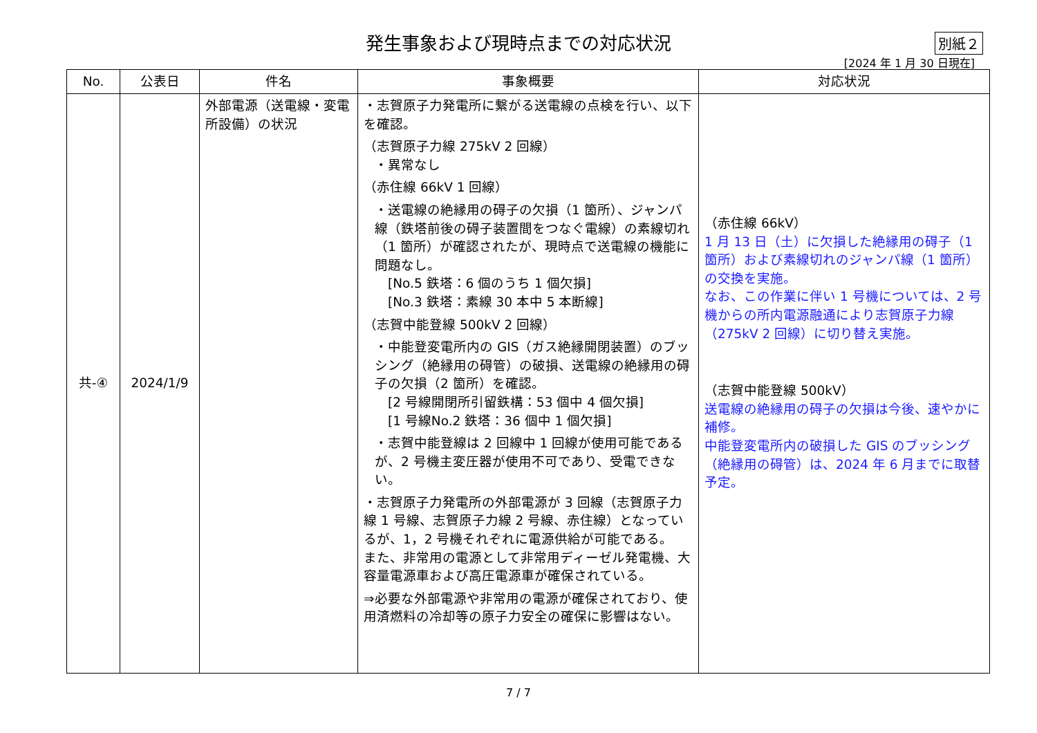発生事象および現時点までの対応状況
別紙２
[2024 年 1 月 30 日現在]
| No. | 公表日 | 件名 | 事象概要 | 対応状況 |
| --- | --- | --- | --- | --- |
| 共-④ | 2024/1/9 | 外部電源（送電線・変電所設備）の状況 | ・志賀原子力発電所に繋がる送電線の点検を行い、以下を確認。 （志賀原子力線 275kV 2 回線） ・異常なし （赤住線 66kV 1 回線） ・送電線の絶縁用の碍子の欠損（1 箇所）、ジャンパ線（鉄塔前後の碍子装置間をつなぐ電線）の素線切れ（1 箇所）が確認されたが、現時点で送電線の機能に問題なし。 [No.5 鉄塔：6 個のうち 1 個欠損] [No.3 鉄塔：素線 30 本中 5 本断線] （志賀中能登線 500kV 2 回線） ・中能登変電所内の GIS（ガス絶縁開閉装置）のブッシング（絶縁用の碍管）の破損、送電線の絶縁用の碍子の欠損（2 箇所）を確認。 [2 号線開閉所引留鉄構：53 個中 4 個欠損] [1 号線No.2 鉄塔：36 個中 1 個欠損] ・志賀中能登線は 2 回線中 1 回線が使用可能であるが、2 号機主変圧器が使用不可であり、受電できない。 ・志賀原子力発電所の外部電源が 3 回線（志賀原子力線 1 号線、志賀原子力線 2 号線、赤住線）となっているが、1，2 号機それぞれに電源供給が可能である。 また、非常用の電源として非常用ディーゼル発電機、大容量電源車および高圧電源車が確保されている。 ⇒必要な外部電源や非常用の電源が確保されており、使用済燃料の冷却等の原子力安全の確保に影響はない。 | （赤住線 66kV） 1 月 13 日（土）に欠損した絶縁用の碍子（1 箇所）および素線切れのジャンパ線（1 箇所）の交換を実施。 なお、この作業に伴い 1 号機については、2 号機からの所内電源融通により志賀原子力線（275kV 2 回線）に切り替え実施。 （志賀中能登線 500kV） 送電線の絶縁用の碍子の欠損は今後、速やかに補修。 中能登変電所内の破損した GIS のブッシング（絶縁用の碍管）は、2024 年 6 月までに取替予定。 |
7 / 7